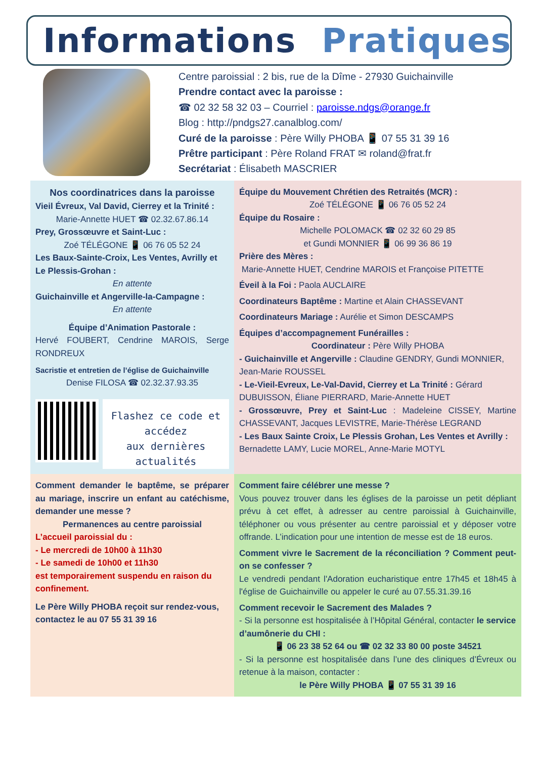Informations Pratiques
Centre paroissial : 2 bis, rue de la Dîme - 27930 Guichainville
Prendre contact avec la paroisse :
☎ 02 32 58 32 03 – Courriel : paroisse.ndgs@orange.fr
Blog : http://pndgs27.canalblog.com/
Curé de la paroisse : Père Willy PHOBA 📱 07 55 31 39 16
Prêtre participant : Père Roland FRAT ✉ roland@frat.fr
Secrétariat : Élisabeth MASCRIER
Nos coordinatrices dans la paroisse
Vieil Évreux, Val David, Cierrey et la Trinité :
Marie-Annette HUET ☎ 02.32.67.86.14
Prey, Grossœuvre et Saint-Luc :
Zoé TÉLÉGONE 📱 06 76 05 52 24
Les Baux-Sainte-Croix, Les Ventes, Avrilly et Le Plessis-Grohan :
En attente
Guichainville et Angerville-la-Campagne :
En attente
Équipe d’Animation Pastorale :
Hervé FOUBERT, Cendrine MAROIS, Serge RONDREUX
Sacristie et entretien de l’église de Guichainville
Denise FILOSA ☎ 02.32.37.93.35
Flashez ce code et
accédez
aux dernières actualités
Équipe du Mouvement Chrétien des Retraités (MCR) :
Zoé TÉLÉGONE 📱 06 76 05 52 24
Équipe du Rosaire :
Michelle POLOMACK ☎ 02 32 60 29 85
et Gundi MONNIER 📱 06 99 36 86 19
Prière des Mères :
Marie-Annette HUET, Cendrine MAROIS et Françoise PITETTE
Éveil à la Foi : Paola AUCLAIRE
Coordinateurs Baptême : Martine et Alain CHASSEVANT
Coordinateurs Mariage : Aurélie et Simon DESCAMPS
Équipes d’accompagnement Funérailles :
Coordinateur : Père Willy PHOBA
- Guichainville et Angerville : Claudine GENDRY, Gundi MONNIER, Jean-Marie ROUSSEL
- Le-Vieil-Evreux, Le-Val-David, Cierrey et La Trinité : Gérard DUBUISSON, Éliane PIERRARD, Marie-Annette HUET
- Grossœuvre, Prey et Saint-Luc : Madeleine CISSEY, Martine CHASSEVANT, Jacques LEVISTRE, Marie-Thérèse LEGRAND
- Les Baux Sainte Croix, Le Plessis Grohan, Les Ventes et Avrilly : Bernadette LAMY, Lucie MOREL, Anne-Marie MOTYL
Comment demander le baptême, se préparer au mariage, inscrire un enfant au catéchisme, demander une messe ?
Permanences au centre paroissial
L’accueil paroissial du :
- Le mercredi de 10h00 à 11h30
- Le samedi de 10h00 et 11h30
est temporairement suspendu en raison du confinement.
Le Père Willy PHOBA reçoit sur rendez-vous, contactez le au 07 55 31 39 16
Comment faire célébrer une messe ?
Vous pouvez trouver dans les églises de la paroisse un petit dépliant prévu à cet effet, à adresser au centre paroissial à Guichainville, téléphoner ou vous présenter au centre paroissial et y déposer votre offrande. L’indication pour une intention de messe est de 18 euros.
Comment vivre le Sacrement de la réconciliation ? Comment peut-on se confesser ?
Le vendredi pendant l'Adoration eucharistique entre 17h45 et 18h45 à l'église de Guichainville ou appeler le curé au 07.55.31.39.16
Comment recevoir le Sacrement des Malades ?
- Si la personne est hospitalisée à l’Hôpital Général, contacter le service d’aumônerie du CHI :
📱 06 23 38 52 64 ou ☎ 02 32 33 80 00 poste 34521
- Si la personne est hospitalisée dans l’une des cliniques d’Évreux ou retenue à la maison, contacter :
le Père Willy PHOBA 📱 07 55 31 39 16